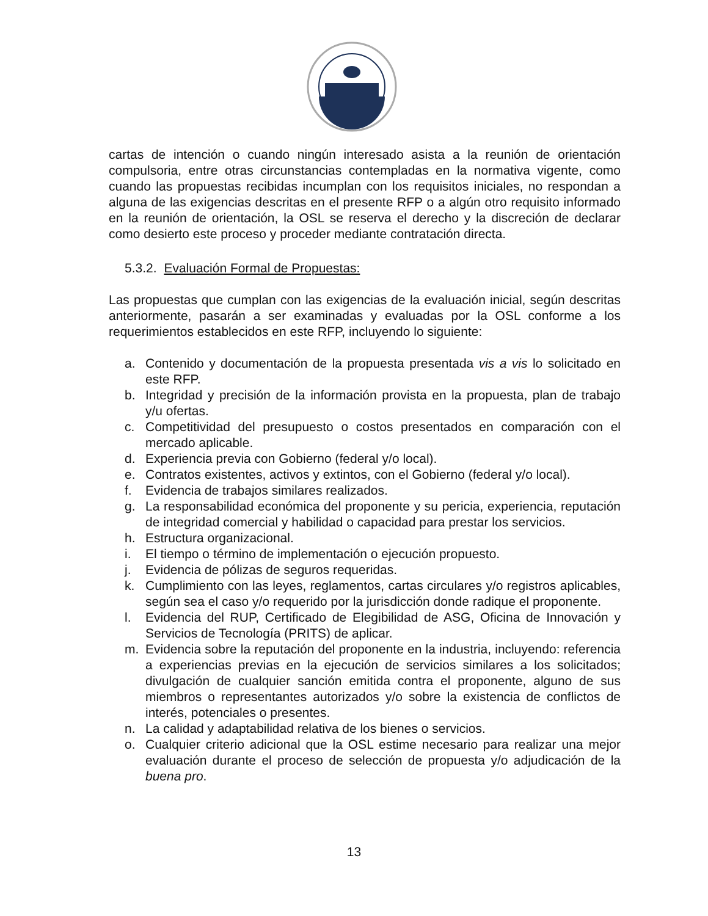cartas de intención o cuando ningún interesado asista a la reunión de orientación compulsoria, entre otras circunstancias contempladas en la normativa vigente, como cuando las propuestas recibidas incumplan con los requisitos iniciales, no respondan a alguna de las exigencias descritas en el presente RFP o a algún otro requisito informado en la reunión de orientación, la OSL se reserva el derecho y la discreción de declarar como desierto este proceso y proceder mediante contratación directa.
5.3.2. Evaluación Formal de Propuestas:
Las propuestas que cumplan con las exigencias de la evaluación inicial, según descritas anteriormente, pasarán a ser examinadas y evaluadas por la OSL conforme a los requerimientos establecidos en este RFP, incluyendo lo siguiente:
a. Contenido y documentación de la propuesta presentada vis a vis lo solicitado en este RFP.
b. Integridad y precisión de la información provista en la propuesta, plan de trabajo y/u ofertas.
c. Competitividad del presupuesto o costos presentados en comparación con el mercado aplicable.
d. Experiencia previa con Gobierno (federal y/o local).
e. Contratos existentes, activos y extintos, con el Gobierno (federal y/o local).
f. Evidencia de trabajos similares realizados.
g. La responsabilidad económica del proponente y su pericia, experiencia, reputación de integridad comercial y habilidad o capacidad para prestar los servicios.
h. Estructura organizacional.
i. El tiempo o término de implementación o ejecución propuesto.
j. Evidencia de pólizas de seguros requeridas.
k. Cumplimiento con las leyes, reglamentos, cartas circulares y/o registros aplicables, según sea el caso y/o requerido por la jurisdicción donde radique el proponente.
l. Evidencia del RUP, Certificado de Elegibilidad de ASG, Oficina de Innovación y Servicios de Tecnología (PRITS) de aplicar.
m. Evidencia sobre la reputación del proponente en la industria, incluyendo: referencia a experiencias previas en la ejecución de servicios similares a los solicitados; divulgación de cualquier sanción emitida contra el proponente, alguno de sus miembros o representantes autorizados y/o sobre la existencia de conflictos de interés, potenciales o presentes.
n. La calidad y adaptabilidad relativa de los bienes o servicios.
o. Cualquier criterio adicional que la OSL estime necesario para realizar una mejor evaluación durante el proceso de selección de propuesta y/o adjudicación de la buena pro.
13